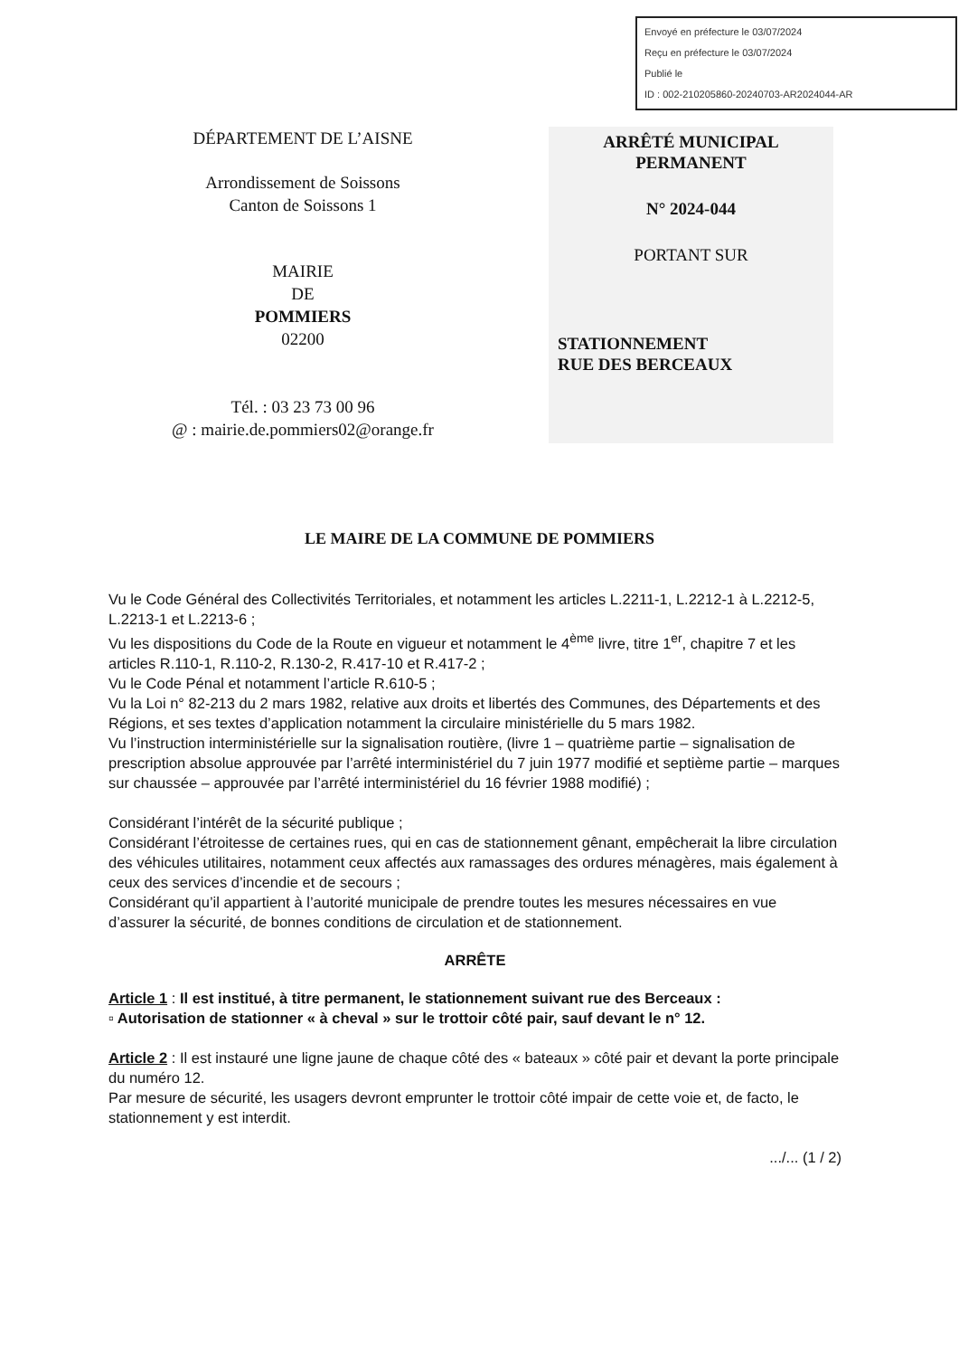Envoyé en préfecture le 03/07/2024
Reçu en préfecture le 03/07/2024
Publié le
ID : 002-210205860-20240703-AR2024044-AR
DÉPARTEMENT DE L’AISNE
Arrondissement de Soissons
Canton de Soissons 1
MAIRIE
DE
POMMIERS
02200
Tél. : 03 23 73 00 96
@ : mairie.de.pommiers02@orange.fr
ARRÊTÉ MUNICIPAL
PERMANENT
N° 2024-044
PORTANT SUR
STATIONNEMENT
RUE DES BERCEAUX
LE MAIRE DE LA COMMUNE DE POMMIERS
Vu le Code Général des Collectivités Territoriales, et notamment les articles L.2211-1, L.2212-1 à L.2212-5, L.2213-1 et L.2213-6 ;
Vu les dispositions du Code de la Route en vigueur et notamment le 4<sup>ème</sup> livre, titre 1<sup>er</sup>, chapitre 7 et les articles R.110-1, R.110-2, R.130-2, R.417-10 et R.417-2 ;
Vu le Code Pénal et notamment l’article R.610-5 ;
Vu la Loi n° 82-213 du 2 mars 1982, relative aux droits et libertés des Communes, des Départements et des Régions, et ses textes d’application notamment la circulaire ministérielle du 5 mars 1982.
Vu l’instruction interministérielle sur la signalisation routière, (livre 1 – quatrième partie – signalisation de prescription absolue approuvée par l’arrêté interministériel du 7 juin 1977 modifié et septième partie – marques sur chaussée – approuvée par l’arrêté interministériel du 16 février 1988 modifié) ;
Considérant l’intérêt de la sécurité publique ;
Considérant l’étroitesse de certaines rues, qui en cas de stationnement gênant, empêcherait la libre circulation des véhicules utilitaires, notamment ceux affectés aux ramassages des ordures ménagères, mais également à ceux des services d’incendie et de secours ;
Considérant qu’il appartient à l’autorité municipale de prendre toutes les mesures nécessaires en vue d’assurer la sécurité, de bonnes conditions de circulation et de stationnement.
ARRÊTE
Article 1 : Il est institué, à titre permanent, le stationnement suivant rue des Berceaux :
▫ Autorisation de stationner « à cheval » sur le trottoir côté pair, sauf devant le n° 12.
Article 2 : Il est instauré une ligne jaune de chaque côté des « bateaux » côté pair et devant la porte principale du numéro 12.
Par mesure de sécurité, les usagers devront emprunter le trottoir côté impair de cette voie et, de facto, le stationnement y est interdit.
.../... (1 / 2)